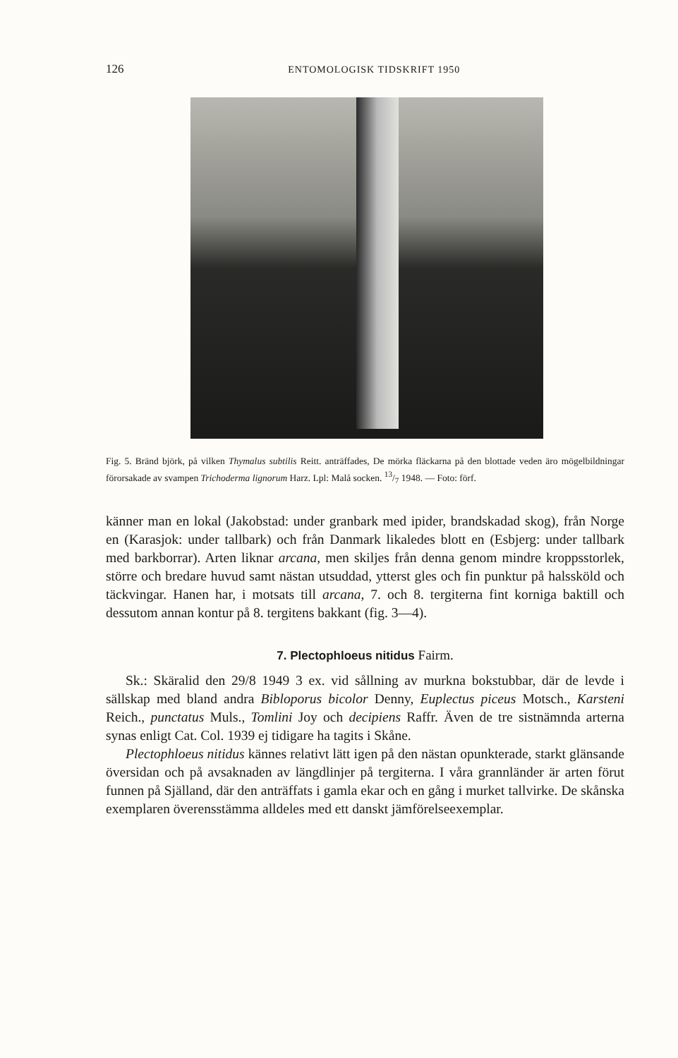126 ENTOMOLOGISK TIDSKRIFT 1950
Fig. 5. Bränd björk, på vilken Thymalus subtilis Reitt. anträffades, De mörka fläckarna på den blottade veden äro mögelbildningar förorsakade av svampen Trichoderma lignorum Harz. Lpl: Malå socken. 13/7 1948. — Foto: förf.
känner man en lokal (Jakobstad: under granbark med ipider, brandskadad skog), från Norge en (Karasjok: under tallbark) och från Danmark likaledes blott en (Esbjerg: under tallbark med barkborrar). Arten liknar arcana, men skiljes från denna genom mindre kroppsstorlek, större och bredare huvud samt nästan utsuddad, ytterst gles och fin punktur på halssköld och täckvingar. Hanen har, i motsats till arcana, 7. och 8. tergiterna fint korniga baktill och dessutom annan kontur på 8. tergitens bakkant (fig. 3—4).
7. Plectophloeus nitidus Fairm.
Sk.: Skäralid den 29/8 1949 3 ex. vid sållning av murkna bokstubbar, där de levde i sällskap med bland andra Bibloporus bicolor Denny, Euplectus piceus Motsch., Karsteni Reich., punctatus Muls., Tomlini Joy och decipiens Raffr. Även de tre sistnämnda arterna synas enligt Cat. Col. 1939 ej tidigare ha tagits i Skåne.
Plectophloeus nitidus kännes relativt lätt igen på den nästan opunkterade, starkt glänsande översidan och på avsaknaden av längdlinjer på tergiterna. I våra grannländer är arten förut funnen på Själland, där den anträffats i gamla ekar och en gång i murket tallvirke. De skånska exemplaren överensstämma alldeles med ett danskt jämförelseexemplar.